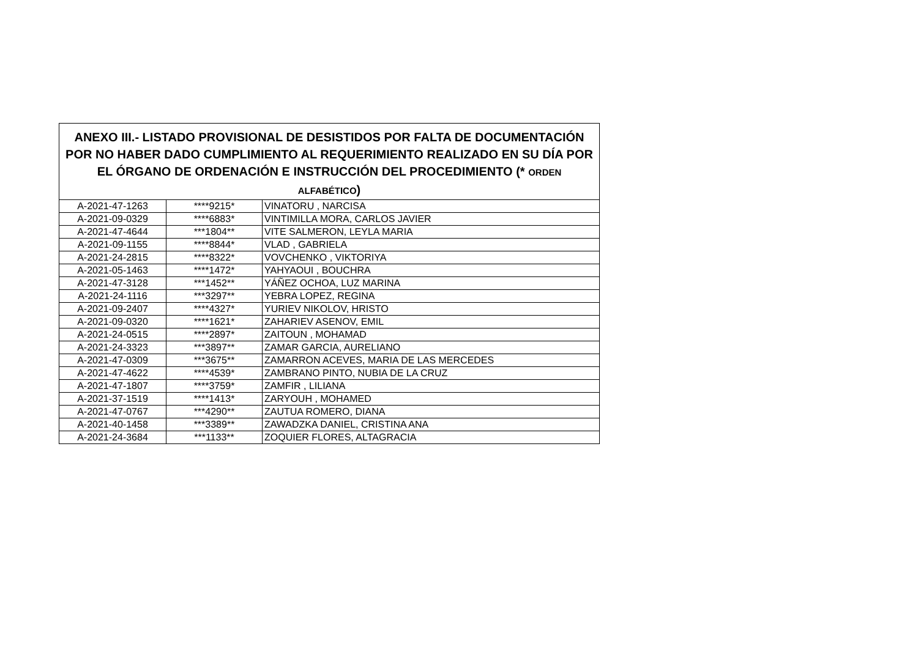| ANEXO III.- LISTADO PROVISIONAL DE DESISTIDOS POR FALTA DE DOCUMENTACIÓN POR NO HABER DADO CUMPLIMIENTO AL REQUERIMIENTO REALIZADO EN SU DÍA POR EL ÓRGANO DE ORDENACIÓN E INSTRUCCIÓN DEL PROCEDIMIENTO (* ORDEN ALFABÉTICO ) | | |
| --- | --- | --- |
| A-2021-47-1263 | ****9215* | VINATORU , NARCISA |
| A-2021-09-0329 | ****6883* | VINTIMILLA MORA, CARLOS JAVIER |
| A-2021-47-4644 | ***1804** | VITE SALMERON, LEYLA MARIA |
| A-2021-09-1155 | ****8844* | VLAD , GABRIELA |
| A-2021-24-2815 | ****8322* | VOVCHENKO , VIKTORIYA |
| A-2021-05-1463 | ****1472* | YAHYAOUI , BOUCHRA |
| A-2021-47-3128 | ***1452** | YÁÑEZ OCHOA, LUZ MARINA |
| A-2021-24-1116 | ***3297** | YEBRA LOPEZ, REGINA |
| A-2021-09-2407 | ****4327* | YURIEV NIKOLOV, HRISTO |
| A-2021-09-0320 | ****1621* | ZAHARIEV ASENOV, EMIL |
| A-2021-24-0515 | ****2897* | ZAITOUN , MOHAMAD |
| A-2021-24-3323 | ***3897** | ZAMAR GARCIA, AURELIANO |
| A-2021-47-0309 | ***3675** | ZAMARRON ACEVES, MARIA DE LAS MERCEDES |
| A-2021-47-4622 | ****4539* | ZAMBRANO PINTO, NUBIA DE LA CRUZ |
| A-2021-47-1807 | ****3759* | ZAMFIR , LILIANA |
| A-2021-37-1519 | ****1413* | ZARYOUH , MOHAMED |
| A-2021-47-0767 | ***4290** | ZAUTUA ROMERO, DIANA |
| A-2021-40-1458 | ***3389** | ZAWADZKA DANIEL, CRISTINA ANA |
| A-2021-24-3684 | ***1133** | ZOQUIER FLORES, ALTAGRACIA |